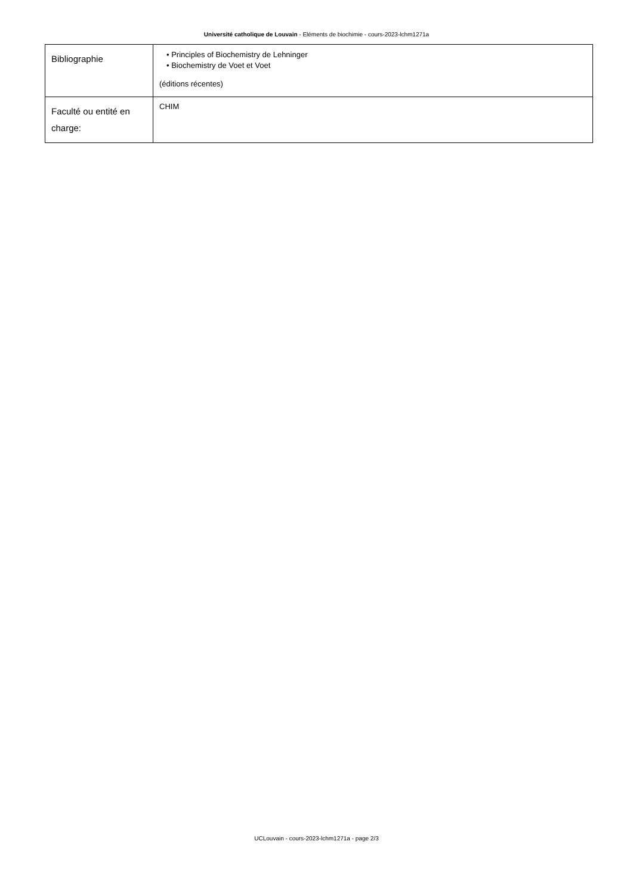Université catholique de Louvain - Eléments de biochimie - cours-2023-lchm1271a
| Bibliographie | • Principles of Biochemistry de Lehninger • Biochemistry de Voet et Voet (éditions récentes) |
| Faculté ou entité en charge: | CHIM |
UCLouvain - cours-2023-lchm1271a - page 2/3